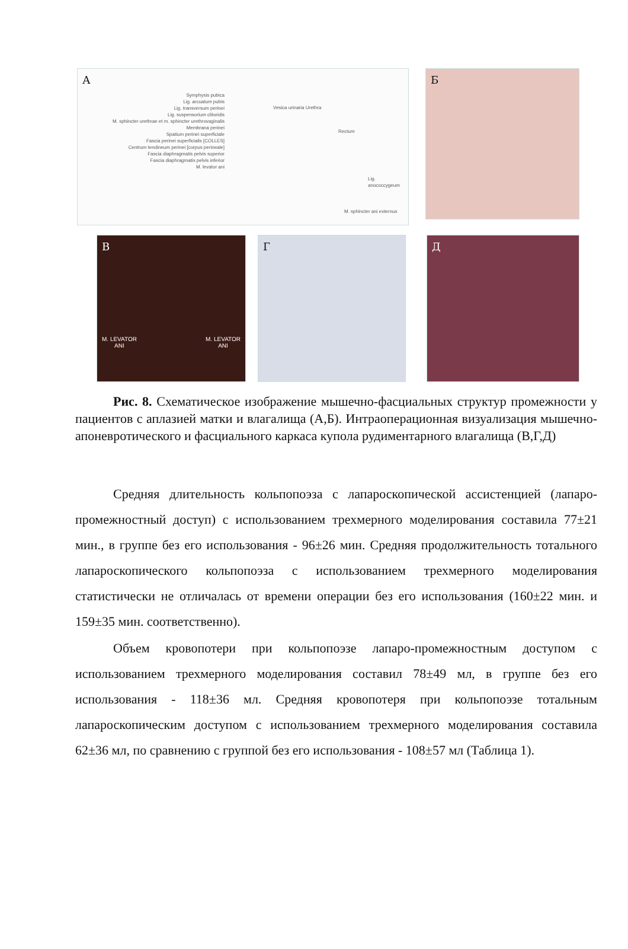А
Symphysis pubica
Lig. arcuatum pubis
Lig. transversum perinei
Lig. suspensorium clitoridis
M. sphincter urethrae et m. sphincter urethrovaginalis
Membrana perinei
Spatium perinei superficiale
Fascia perinei superficialis [COLLES]
Centrum tendineum perinei [corpus perineale]
Fascia diaphragmatis pelvis superior
Fascia diaphragmatis pelvis inferior
M. levator ani
Vesica urinaria Urethra
Rectum
Lig. anococcygeum
M. sphincter ani externus
Б
В
M. LEVATOR
ANI M. LEVATOR
ANI
Г Д
Рис. 8. Схематическое изображение мышечно-фасциальных структур промежности у пациентов с аплазией матки и влагалища (А,Б). Интраоперационная визуализация мышечно-апоневротического и фасциального каркаса купола рудиментарного влагалища (В,Г,Д)
Средняя длительность кольпопоэза с лапароскопической ассистенцией (лапаро-промежностный доступ) с использованием трехмерного моделирования составила 77±21 мин., в группе без его использования - 96±26 мин. Средняя продолжительность тотального лапароскопического кольпопоэза с использованием трехмерного моделирования статистически не отличалась от времени операции без его использования (160±22 мин. и 159±35 мин. соответственно).
Объем кровопотери при кольпопоэзе лапаро-промежностным доступом с использованием трехмерного моделирования составил 78±49 мл, в группе без его использования - 118±36 мл. Средняя кровопотеря при кольпопоэзе тотальным лапароскопическим доступом с использованием трехмерного моделирования составила 62±36 мл, по сравнению с группой без его использования - 108±57 мл (Таблица 1).